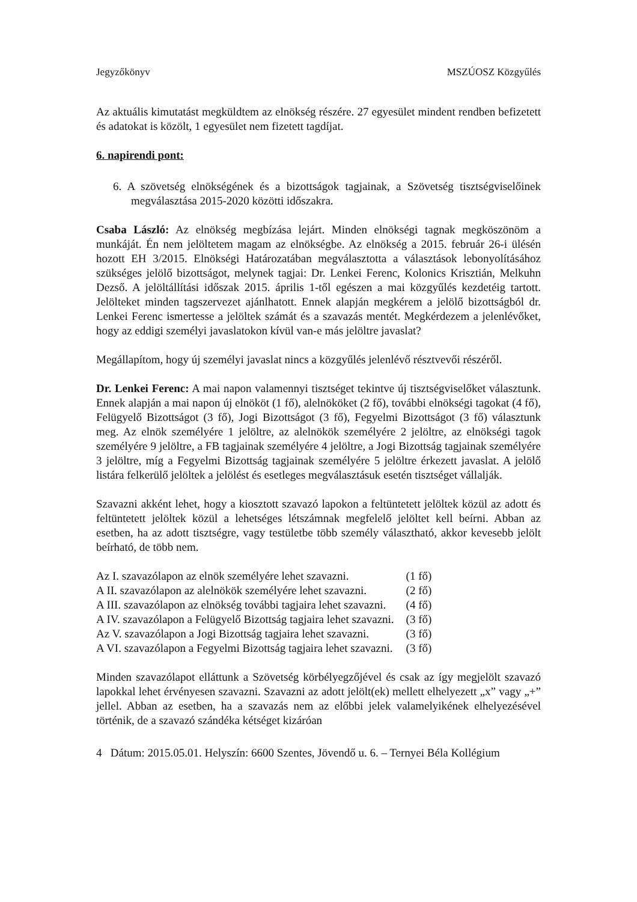Jegyzőkönyv MSZÚOSZ Közgyűlés
Az aktuális kimutatást megküldtem az elnökség részére. 27 egyesület mindent rendben befizetett és adatokat is közölt, 1 egyesület nem fizetett tagdíjat.
6. napirendi pont:
6. A szövetség elnökségének és a bizottságok tagjainak, a Szövetség tisztségviselőinek megválasztása 2015-2020 közötti időszakra.
Csaba László: Az elnökség megbízása lejárt. Minden elnökségi tagnak megköszönöm a munkáját. Én nem jelöltetem magam az elnökségbe. Az elnökség a 2015. február 26-i ülésén hozott EH 3/2015. Elnökségi Határozatában megválasztotta a választások lebonyolításához szükséges jelölő bizottságot, melynek tagjai: Dr. Lenkei Ferenc, Kolonics Krisztián, Melkuhn Dezső. A jelöltállítási időszak 2015. április 1-től egészen a mai közgyűlés kezdetéig tartott. Jelölteket minden tagszervezet ajánlhatott. Ennek alapján megkérem a jelölő bizottságból dr. Lenkei Ferenc ismertesse a jelöltek számát és a szavazás mentét. Megkérdezem a jelenlévőket, hogy az eddigi személyi javaslatokon kívül van-e más jelöltre javaslat?
Megállapítom, hogy új személyi javaslat nincs a közgyűlés jelenlévő résztvevői részéről.
Dr. Lenkei Ferenc: A mai napon valamennyi tisztséget tekintve új tisztségviselőket választunk. Ennek alapján a mai napon új elnököt (1 fő), alelnököket (2 fő), további elnökségi tagokat (4 fő), Felügyelő Bizottságot (3 fő), Jogi Bizottságot (3 fő), Fegyelmi Bizottságot (3 fő) választunk meg. Az elnök személyére 1 jelöltre, az alelnökök személyére 2 jelöltre, az elnökségi tagok személyére 9 jelöltre, a FB tagjainak személyére 4 jelöltre, a Jogi Bizottság tagjainak személyére 3 jelöltre, míg a Fegyelmi Bizottság tagjainak személyére 5 jelöltre érkezett javaslat. A jelölő listára felkerülő jelöltek a jelölést és esetleges megválasztásuk esetén tisztséget vállalják.
Szavazni akként lehet, hogy a kiosztott szavazó lapokon a feltüntetett jelöltek közül az adott és feltüntetett jelöltek közül a lehetséges létszámnak megfelelő jelöltet kell beírni. Abban az esetben, ha az adott tisztségre, vagy testületbe több személy választható, akkor kevesebb jelölt beírható, de több nem.
| Az I. szavazólapon az elnök személyére lehet szavazni. | (1 fő) |
| A II. szavazólapon az alelnökök személyére lehet szavazni. | (2 fő) |
| A III. szavazólapon az elnökség további tagjaira lehet szavazni. | (4 fő) |
| A IV. szavazólapon a Felügyelő Bizottság tagjaira lehet szavazni. | (3 fő) |
| Az V. szavazólapon a Jogi Bizottság tagjaira lehet szavazni. | (3 fő) |
| A VI. szavazólapon a Fegyelmi Bizottság tagjaira lehet szavazni. | (3 fő) |
Minden szavazólapot elláttunk a Szövetség körbélyegzőjével és csak az így megjelölt szavazó lapokkal lehet érvényesen szavazni. Szavazni az adott jelölt(ek) mellett elhelyezett „x” vagy „+” jellel. Abban az esetben, ha a szavazás nem az előbbi jelek valamelyikének elhelyezésével történik, de a szavazó szándéka kétséget kizáróan
4 Dátum: 2015.05.01. Helyszín: 6600 Szentes, Jövendő u. 6. – Ternyei Béla Kollégium